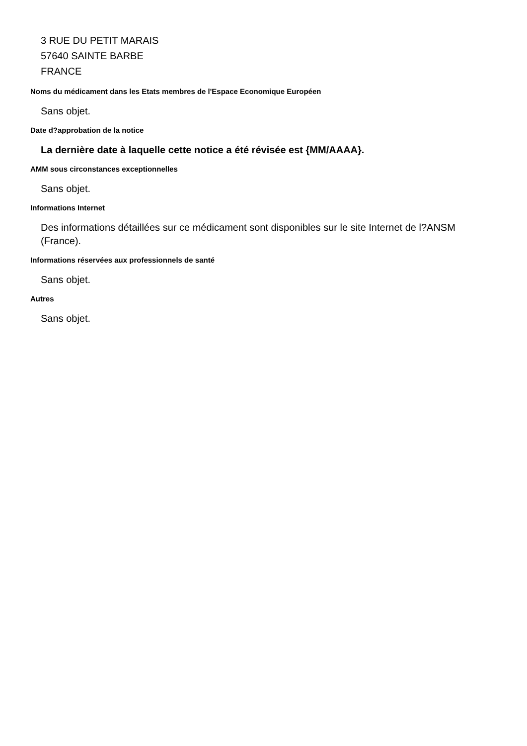3 RUE DU PETIT MARAIS
57640 SAINTE BARBE
FRANCE
Noms du médicament dans les Etats membres de l'Espace Economique Européen
Sans objet.
Date d?approbation de la notice
La dernière date à laquelle cette notice a été révisée est {MM/AAAA}.
AMM sous circonstances exceptionnelles
Sans objet.
Informations Internet
Des informations détaillées sur ce médicament sont disponibles sur le site Internet de l?ANSM (France).
Informations réservées aux professionnels de santé
Sans objet.
Autres
Sans objet.